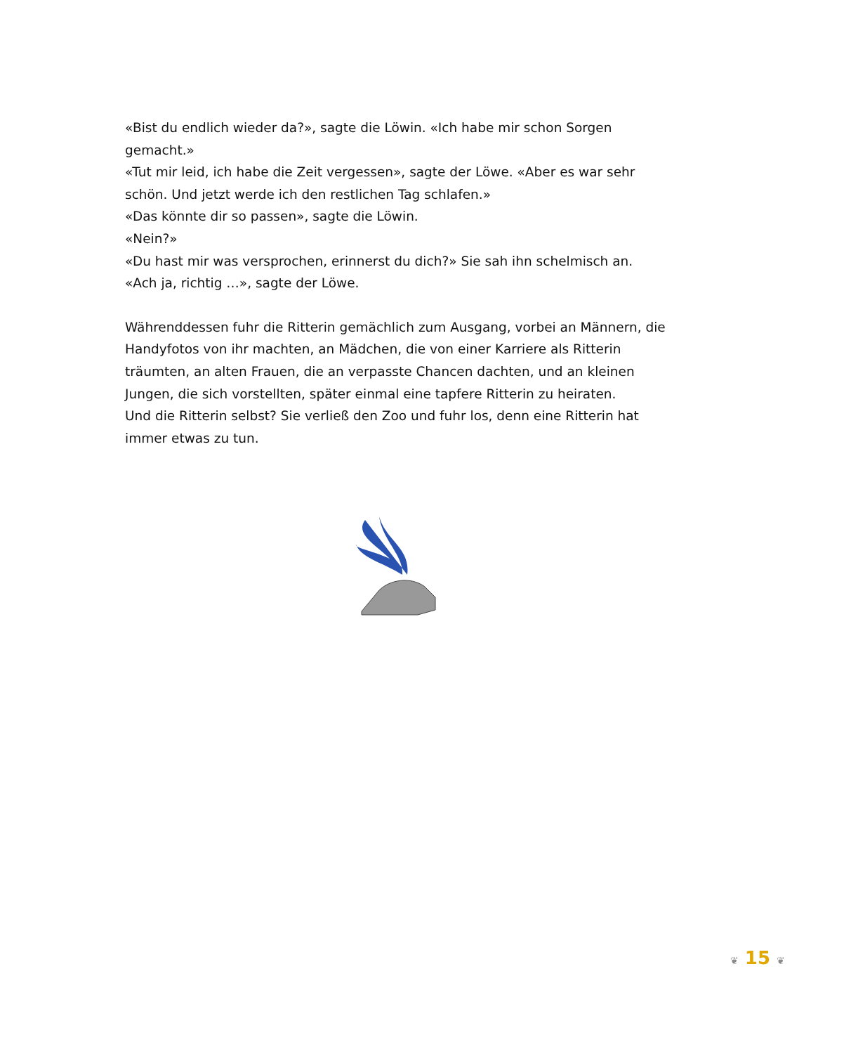«Bist du endlich wieder da?», sagte die Löwin. «Ich habe mir schon Sorgen gemacht.»
«Tut mir leid, ich habe die Zeit vergessen», sagte der Löwe. «Aber es war sehr schön. Und jetzt werde ich den restlichen Tag schlafen.»
«Das könnte dir so passen», sagte die Löwin.
«Nein?»
«Du hast mir was versprochen, erinnerst du dich?» Sie sah ihn schelmisch an.
«Ach ja, richtig …», sagte der Löwe.
Währenddessen fuhr die Ritterin gemächlich zum Ausgang, vorbei an Männern, die Handyfotos von ihr machten, an Mädchen, die von einer Karriere als Ritterin träumten, an alten Frauen, die an verpasste Chancen dachten, und an kleinen Jungen, die sich vorstellten, später einmal eine tapfere Ritterin zu heiraten.
Und die Ritterin selbst? Sie verließ den Zoo und fuhr los, denn eine Ritterin hat immer etwas zu tun.
❦ 15 ❦